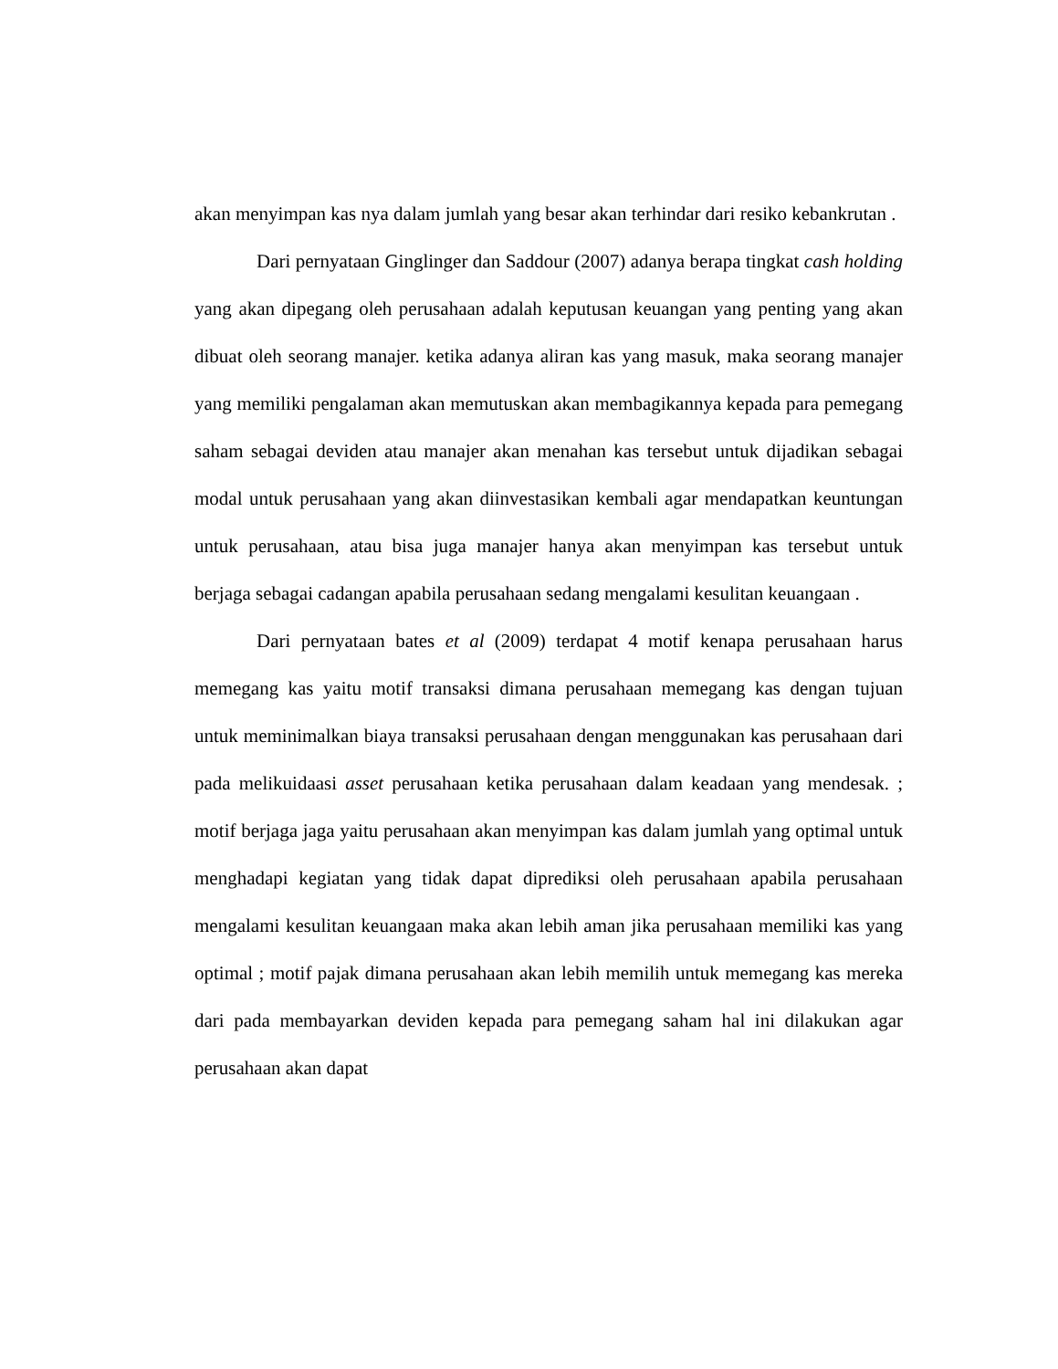akan menyimpan kas nya dalam jumlah yang besar akan terhindar dari resiko kebankrutan .
Dari pernyataan Ginglinger dan Saddour (2007) adanya berapa tingkat cash holding yang akan dipegang oleh perusahaan adalah keputusan keuangan yang penting yang akan dibuat oleh seorang manajer. ketika adanya aliran kas yang masuk, maka seorang manajer yang memiliki pengalaman akan memutuskan akan membagikannya kepada para pemegang saham sebagai deviden atau manajer akan menahan kas tersebut untuk dijadikan sebagai modal untuk perusahaan yang akan diinvestasikan kembali agar mendapatkan keuntungan untuk perusahaan, atau bisa juga manajer hanya akan menyimpan kas tersebut untuk berjaga sebagai cadangan apabila perusahaan sedang mengalami kesulitan keuangaan .
Dari pernyataan bates et al (2009) terdapat 4 motif kenapa perusahaan harus memegang kas yaitu motif transaksi dimana perusahaan memegang kas dengan tujuan untuk meminimalkan biaya transaksi perusahaan dengan menggunakan kas perusahaan dari pada melikuidaasi asset perusahaan ketika perusahaan dalam keadaan yang mendesak. ; motif berjaga jaga yaitu perusahaan akan menyimpan kas dalam jumlah yang optimal untuk menghadapi kegiatan yang tidak dapat diprediksi oleh perusahaan apabila perusahaan mengalami kesulitan keuangaan maka akan lebih aman jika perusahaan memiliki kas yang optimal ; motif pajak dimana perusahaan akan lebih memilih untuk memegang kas mereka dari pada membayarkan deviden kepada para pemegang saham hal ini dilakukan agar perusahaan akan dapat